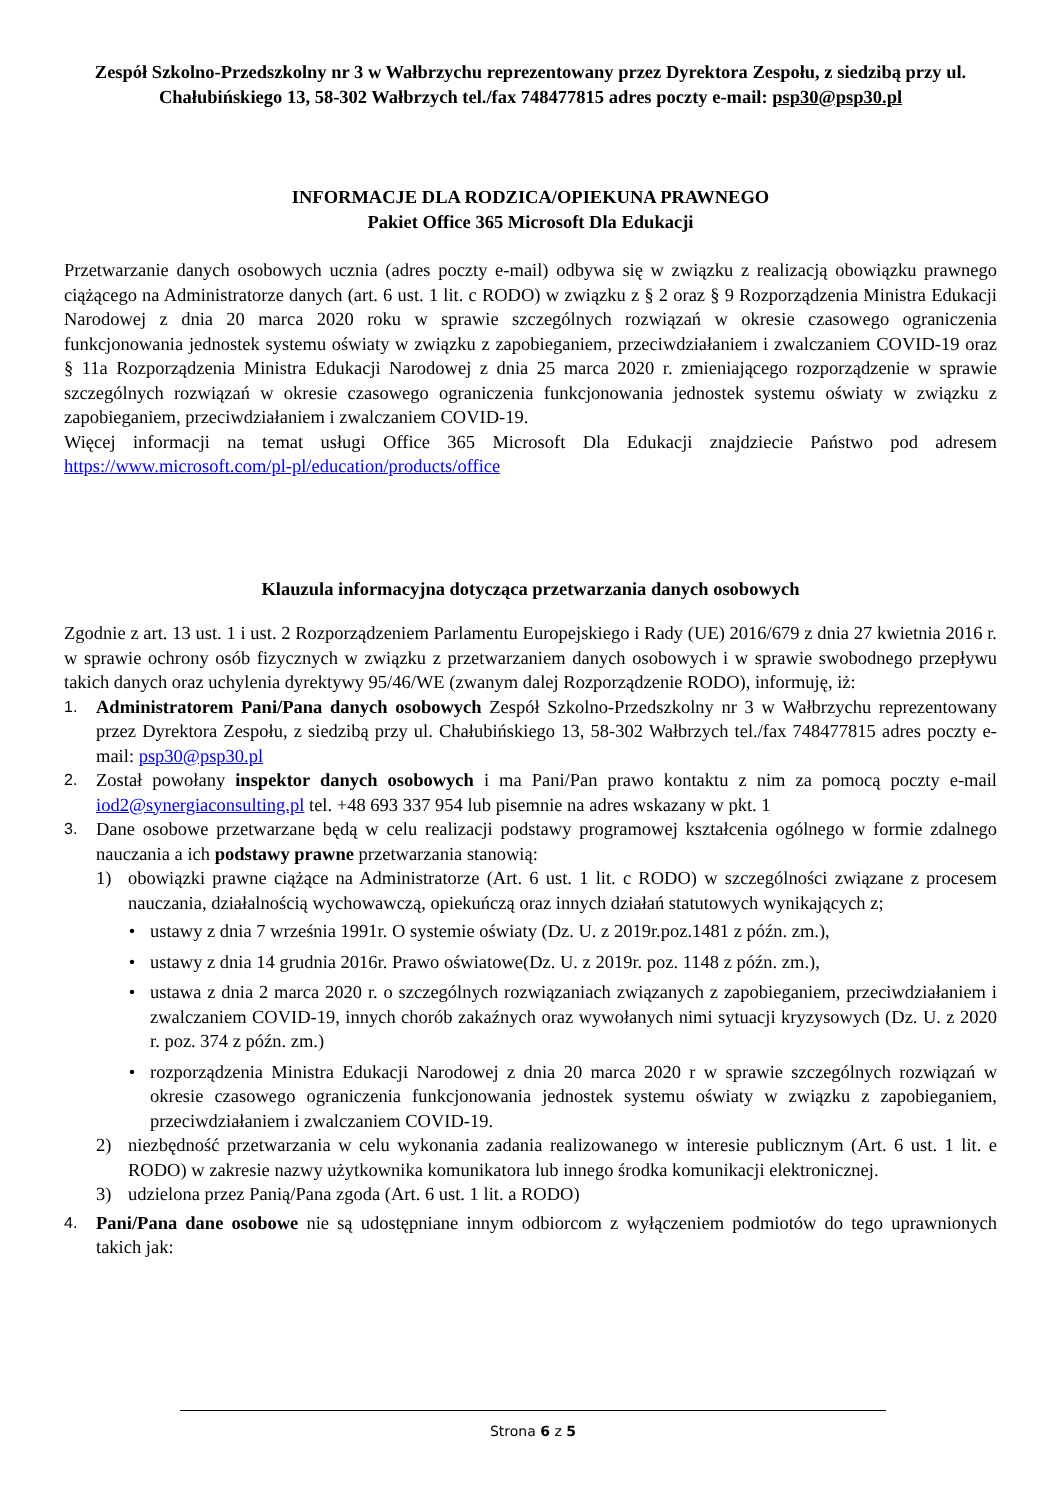Zespół Szkolno-Przedszkolny nr 3 w Wałbrzychu reprezentowany przez Dyrektora Zespołu, z siedzibą przy ul. Chałubińskiego 13, 58-302 Wałbrzych tel./fax 748477815 adres poczty e-mail: psp30@psp30.pl
INFORMACJE DLA RODZICA/OPIEKUNA PRAWNEGO
Pakiet Office 365 Microsoft Dla Edukacji
Przetwarzanie danych osobowych ucznia (adres poczty e-mail) odbywa się w związku z realizacją obowiązku prawnego ciążącego na Administratorze danych (art. 6 ust. 1 lit. c RODO) w związku z § 2 oraz § 9 Rozporządzenia Ministra Edukacji Narodowej z dnia 20 marca 2020 roku w sprawie szczególnych rozwiązań w okresie czasowego ograniczenia funkcjonowania jednostek systemu oświaty w związku z zapobieganiem, przeciwdziałaniem i zwalczaniem COVID-19 oraz § 11a Rozporządzenia Ministra Edukacji Narodowej z dnia 25 marca 2020 r. zmieniającego rozporządzenie w sprawie szczególnych rozwiązań w okresie czasowego ograniczenia funkcjonowania jednostek systemu oświaty w związku z zapobieganiem, przeciwdziałaniem i zwalczaniem COVID-19.
Więcej informacji na temat usługi Office 365 Microsoft Dla Edukacji znajdziecie Państwo pod adresem https://www.microsoft.com/pl-pl/education/products/office
Klauzula informacyjna dotycząca przetwarzania danych osobowych
Zgodnie z art. 13 ust. 1 i ust. 2 Rozporządzeniem Parlamentu Europejskiego i Rady (UE) 2016/679 z dnia 27 kwietnia 2016 r. w sprawie ochrony osób fizycznych w związku z przetwarzaniem danych osobowych i w sprawie swobodnego przepływu takich danych oraz uchylenia dyrektywy 95/46/WE (zwanym dalej Rozporządzenie RODO), informuję, iż:
1.
Administratorem Pani/Pana danych osobowych Zespół Szkolno-Przedszkolny nr 3 w Wałbrzychu reprezentowany przez Dyrektora Zespołu, z siedzibą przy ul. Chałubińskiego 13, 58-302 Wałbrzych tel./fax 748477815 adres poczty e-mail: psp30@psp30.pl
2.
Został powołany inspektor danych osobowych i ma Pani/Pan prawo kontaktu z nim za pomocą poczty e-mail iod2@synergiaconsulting.pl tel. +48 693 337 954 lub pisemnie na adres wskazany w pkt. 1
3.
Dane osobowe przetwarzane będą w celu realizacji podstawy programowej kształcenia ogólnego w formie zdalnego nauczania a ich podstawy prawne przetwarzania stanowią:
1) obowiązki prawne ciążące na Administratorze (Art. 6 ust. 1 lit. c RODO) w szczególności związane z procesem nauczania, działalnością wychowawczą, opiekuńczą oraz innych działań statutowych wynikających z;
• ustawy z dnia 7 września 1991r. O systemie oświaty (Dz. U. z 2019r.poz.1481 z późn. zm.),
• ustawy z dnia 14 grudnia 2016r. Prawo oświatowe(Dz. U. z 2019r. poz. 1148 z późn. zm.),
• ustawa z dnia 2 marca 2020 r. o szczególnych rozwiązaniach związanych z zapobieganiem, przeciwdziałaniem i zwalczaniem COVID-19, innych chorób zakaźnych oraz wywołanych nimi sytuacji kryzysowych (Dz. U. z 2020 r. poz. 374 z późn. zm.)
• rozporządzenia Ministra Edukacji Narodowej z dnia 20 marca 2020 r w sprawie szczególnych rozwiązań w okresie czasowego ograniczenia funkcjonowania jednostek systemu oświaty w związku z zapobieganiem, przeciwdziałaniem i zwalczaniem COVID-19.
2) niezbędność przetwarzania w celu wykonania zadania realizowanego w interesie publicznym (Art. 6 ust. 1 lit. e RODO) w zakresie nazwy użytkownika komunikatora lub innego środka komunikacji elektronicznej.
3) udzielona przez Panią/Pana zgoda (Art. 6 ust. 1 lit. a RODO)
4.
Pani/Pana dane osobowe nie są udostępniane innym odbiorcom z wyłączeniem podmiotów do tego uprawnionych takich jak:
Strona 6 z 5